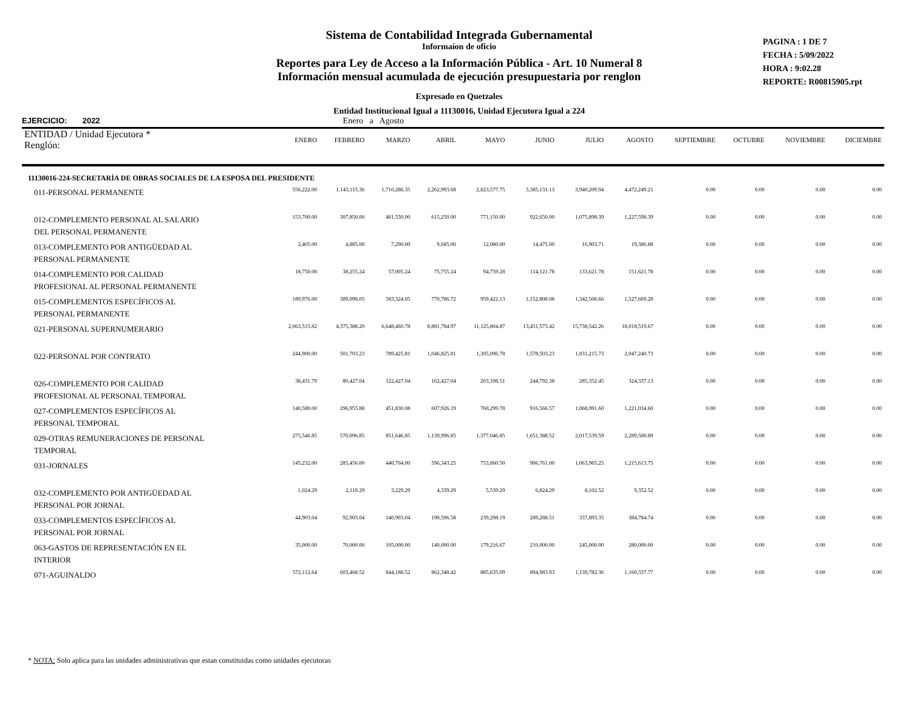Sistema de Contabilidad Integrada Gubernamental
Informaíon de oficio
Reportes para Ley de Acceso a la Información Pública - Art. 10 Numeral 8
Información mensual acumulada de ejecución presupuestaria por renglon
Expresado en Quetzales
Entidad Institucional Igual a 11130016, Unidad Ejecutora Igual a 224
PAGINA : 1 DE 7
FECHA : 5/09/2022
HORA : 9:02.28
REPORTE: R00815905.rpt
EJERCICIO: 2022 Enero a Agosto
| ENTIDAD / Unidad Ejecutora * Renglón: | ENERO | FEBRERO | MARZO | ABRIL | MAYO | JUNIO | JULIO | AGOSTO | SEPTIEMBRE | OCTUBRE | NOVIEMBRE | DICIEMBRE |
| --- | --- | --- | --- | --- | --- | --- | --- | --- | --- | --- | --- | --- |
| 11130016-224-SECRETARÍA DE OBRAS SOCIALES DE LA ESPOSA DEL PRESIDENTE | | | | | | | | | | | | |
| 011-PERSONAL PERMANENTE | 556,222.00 | 1,143,115.36 | 1,710,286.35 | 2,262,993.68 | 2,823,577.75 | 3,385,131.13 | 3,940,209.94 | 4,472,249.21 | 0.00 | 0.00 | 0.00 | 0.00 |
| 012-COMPLEMENTO PERSONAL AL SALARIO DEL PERSONAL PERMANENTE | 153,700.00 | 307,850.00 | 461,550.00 | 615,250.00 | 771,150.00 | 922,650.00 | 1,075,898.39 | 1,227,598.39 | 0.00 | 0.00 | 0.00 | 0.00 |
| 013-COMPLEMENTO POR ANTIGÜEDAD AL PERSONAL PERMANENTE | 2,405.00 | 4,885.00 | 7,290.00 | 9,685.00 | 12,080.00 | 14,475.00 | 16,903.71 | 19,386.88 | 0.00 | 0.00 | 0.00 | 0.00 |
| 014-COMPLEMENTO POR CALIDAD PROFESIONAL AL PERSONAL PERMANENTE | 18,750.00 | 38,255.24 | 57,005.24 | 75,755.24 | 94,759.28 | 114,121.78 | 133,621.78 | 151,621.78 | 0.00 | 0.00 | 0.00 | 0.00 |
| 015-COMPLEMENTOS ESPECÍFICOS AL PERSONAL PERMANENTE | 189,976.00 | 389,098.05 | 583,324.05 | 770,786.72 | 959,422.13 | 1,152,808.08 | 1,342,506.66 | 1,527,669.28 | 0.00 | 0.00 | 0.00 | 0.00 |
| 021-PERSONAL SUPERNUMERARIO | 2,063,515.82 | 4,375,388.20 | 6,648,460.78 | 8,881,784.97 | 11,125,804.87 | 13,451,573.42 | 15,738,542.26 | 18,018,519.67 | 0.00 | 0.00 | 0.00 | 0.00 |
| 022-PERSONAL POR CONTRATO | 244,900.00 | 501,703.23 | 789,425.81 | 1,046,825.81 | 1,305,096.78 | 1,578,503.23 | 1,831,215.73 | 2,047,240.73 | 0.00 | 0.00 | 0.00 | 0.00 |
| 026-COMPLEMENTO POR CALIDAD PROFESIONAL AL PERSONAL TEMPORAL | 38,431.79 | 80,427.04 | 122,427.04 | 162,427.04 | 203,108.51 | 244,792.38 | 285,352.45 | 324,337.13 | 0.00 | 0.00 | 0.00 | 0.00 |
| 027-COMPLEMENTOS ESPECÍFICOS AL PERSONAL TEMPORAL | 140,580.00 | 296,955.88 | 451,830.08 | 607,926.19 | 760,299.78 | 916,566.57 | 1,068,991.60 | 1,221,034.60 | 0.00 | 0.00 | 0.00 | 0.00 |
| 029-OTRAS REMUNERACIONES DE PERSONAL TEMPORAL | 275,546.85 | 570,096.85 | 851,646.85 | 1,139,996.85 | 1,377,046.85 | 1,651,388.52 | 2,017,539.59 | 2,289,500.89 | 0.00 | 0.00 | 0.00 | 0.00 |
| 031-JORNALES | 145,232.00 | 285,456.00 | 440,704.00 | 596,343.25 | 753,860.50 | 906,761.00 | 1,063,965.25 | 1,215,613.75 | 0.00 | 0.00 | 0.00 | 0.00 |
| 032-COMPLEMENTO POR ANTIGÜEDAD AL PERSONAL POR JORNAL | 1,024.29 | 2,119.29 | 3,229.29 | 4,339.29 | 5,539.29 | 6,824.29 | 8,102.52 | 9,352.52 | 0.00 | 0.00 | 0.00 | 0.00 |
| 033-COMPLEMENTOS ESPECÍFICOS AL PERSONAL POR JORNAL | 44,903.04 | 92,903.04 | 140,903.04 | 190,596.58 | 239,298.19 | 289,288.51 | 337,893.35 | 384,784.74 | 0.00 | 0.00 | 0.00 | 0.00 |
| 063-GASTOS DE REPRESENTACIÓN EN EL INTERIOR | 35,000.00 | 70,000.00 | 105,000.00 | 140,000.00 | 179,216.67 | 210,000.00 | 245,000.00 | 280,000.00 | 0.00 | 0.00 | 0.00 | 0.00 |
| 071-AGUINALDO | 572,112.64 | 603,468.52 | 844,188.52 | 862,348.42 | 885,635.09 | 894,983.93 | 1,139,782.36 | 1,160,337.77 | 0.00 | 0.00 | 0.00 | 0.00 |
* NOTA: Solo aplica para las unidades administrativas que estan constituidas como unidades ejecutoras